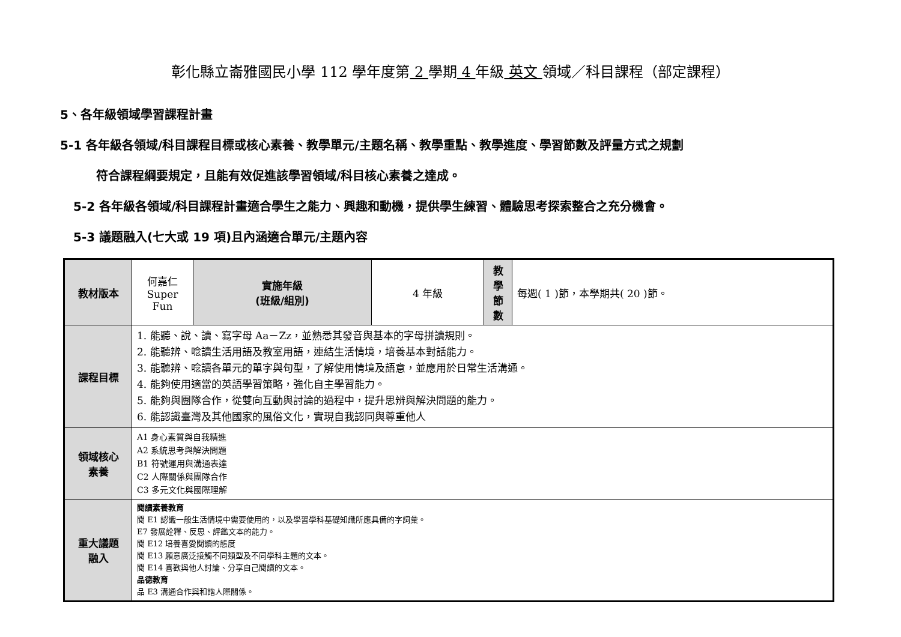彰化縣立崙雅國民小學 112 學年度第 2 學期 4 年級 英文 領域／科目課程（部定課程）
5、各年級領域學習課程計畫
5-1 各年級各領域/科目課程目標或核心素養、教學單元/主題名稱、教學重點、教學進度、學習節數及評量方式之規劃
符合課程綱要規定，且能有效促進該學習領域/科目核心素養之達成。
5-2 各年級各領域/科目課程計畫適合學生之能力、興趣和動機，提供學生練習、體驗思考探索整合之充分機會。
5-3 議題融入(七大或 19 項)且內涵適合單元/主題內容
| 教材版本 | 何嘉仁 Super Fun | 實施年級 (班級/組別) | 4 年級 | 教 學 節 數 | 每週( 1 )節，本學期共( 20 )節。 |
| 課程目標 | 1. 能聽、說、讀、寫字母 Aa－Zz，並熟悉其發音與基本的字母拼讀規則。 2. 能聽辨、唸讀生活用語及教室用語，連結生活情境，培養基本對話能力。 3. 能聽辨、唸讀各單元的單字與句型，了解使用情境及語意，並應用於日常生活溝通。 4. 能夠使用適當的英語學習策略，強化自主學習能力。 5. 能夠與團隊合作，從雙向互動與討論的過程中，提升思辨與解決問題的能力。 6. 能認識臺灣及其他國家的風俗文化，實現自我認同與尊重他人 | | | | |
| 領域核心 素養 | A1 身心素質與自我精進 A2 系統思考與解決問題 B1 符號運用與溝通表達 C2 人際關係與團隊合作 C3 多元文化與國際理解 | | | | |
| 重大議題 融入 | 閱讀素養教育 閱 E1 認識一般生活情境中需要使用的，以及學習學科基礎知識所應具備的字詞彙。 E7 發展詮釋、反思、評鑑文本的能力。 閱 E12 培養喜愛閱讀的態度 閱 E13 願意廣泛接觸不同類型及不同學科主題的文本。 閱 E14 喜歡與他人討論、分享自己閱讀的文本。 品德教育 品 E3 溝通合作與和諧人際關係。 | | | | |